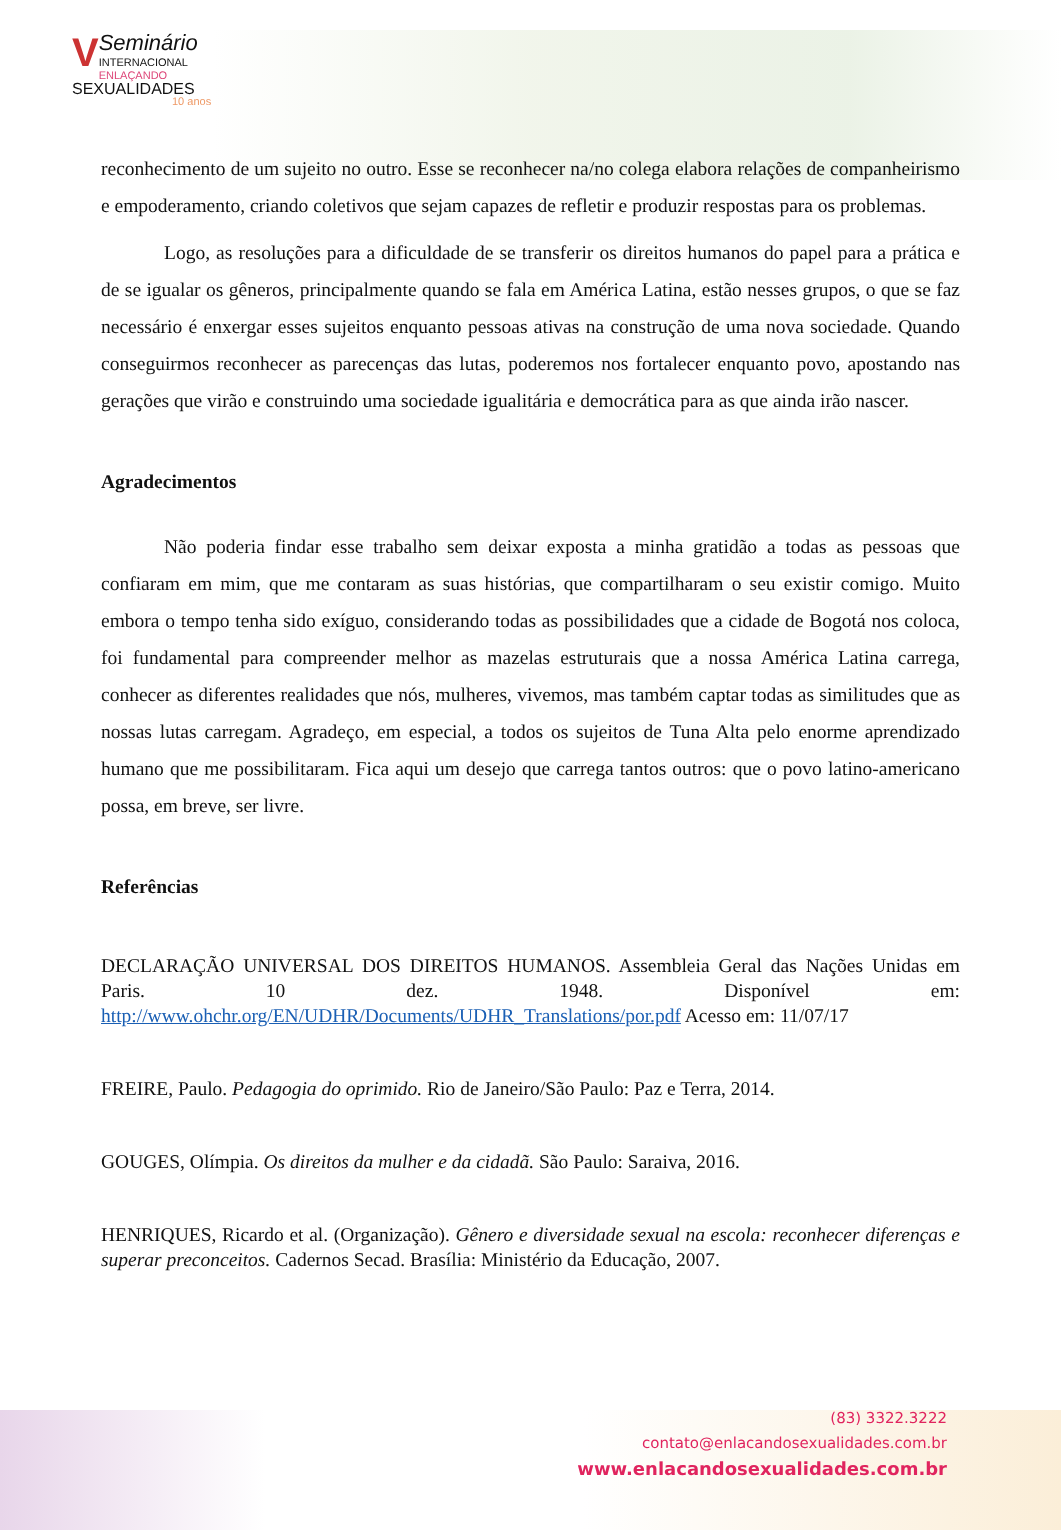V
Seminário
INTERNACIONAL
ENLAÇANDO
SEXUALIDADES
10 anos
reconhecimento de um sujeito no outro. Esse se reconhecer na/no colega elabora relações de companheirismo e empoderamento, criando coletivos que sejam capazes de refletir e produzir respostas para os problemas.
Logo, as resoluções para a dificuldade de se transferir os direitos humanos do papel para a prática e de se igualar os gêneros, principalmente quando se fala em América Latina, estão nesses grupos, o que se faz necessário é enxergar esses sujeitos enquanto pessoas ativas na construção de uma nova sociedade. Quando conseguirmos reconhecer as parecenças das lutas, poderemos nos fortalecer enquanto povo, apostando nas gerações que virão e construindo uma sociedade igualitária e democrática para as que ainda irão nascer.
Agradecimentos
Não poderia findar esse trabalho sem deixar exposta a minha gratidão a todas as pessoas que confiaram em mim, que me contaram as suas histórias, que compartilharam o seu existir comigo. Muito embora o tempo tenha sido exíguo, considerando todas as possibilidades que a cidade de Bogotá nos coloca, foi fundamental para compreender melhor as mazelas estruturais que a nossa América Latina carrega, conhecer as diferentes realidades que nós, mulheres, vivemos, mas também captar todas as similitudes que as nossas lutas carregam. Agradeço, em especial, a todos os sujeitos de Tuna Alta pelo enorme aprendizado humano que me possibilitaram. Fica aqui um desejo que carrega tantos outros: que o povo latino-americano possa, em breve, ser livre.
Referências
DECLARAÇÃO UNIVERSAL DOS DIREITOS HUMANOS. Assembleia Geral das Nações Unidas em Paris. 10 dez. 1948. Disponível em: http://www.ohchr.org/EN/UDHR/Documents/UDHR_Translations/por.pdf Acesso em: 11/07/17
FREIRE, Paulo. Pedagogia do oprimido. Rio de Janeiro/São Paulo: Paz e Terra, 2014.
GOUGES, Olímpia. Os direitos da mulher e da cidadã. São Paulo: Saraiva, 2016.
HENRIQUES, Ricardo et al. (Organização). Gênero e diversidade sexual na escola: reconhecer diferenças e superar preconceitos. Cadernos Secad. Brasília: Ministério da Educação, 2007.
(83) 3322.3222
contato@enlacandosexualidades.com.br
www.enlacandosexualidades.com.br